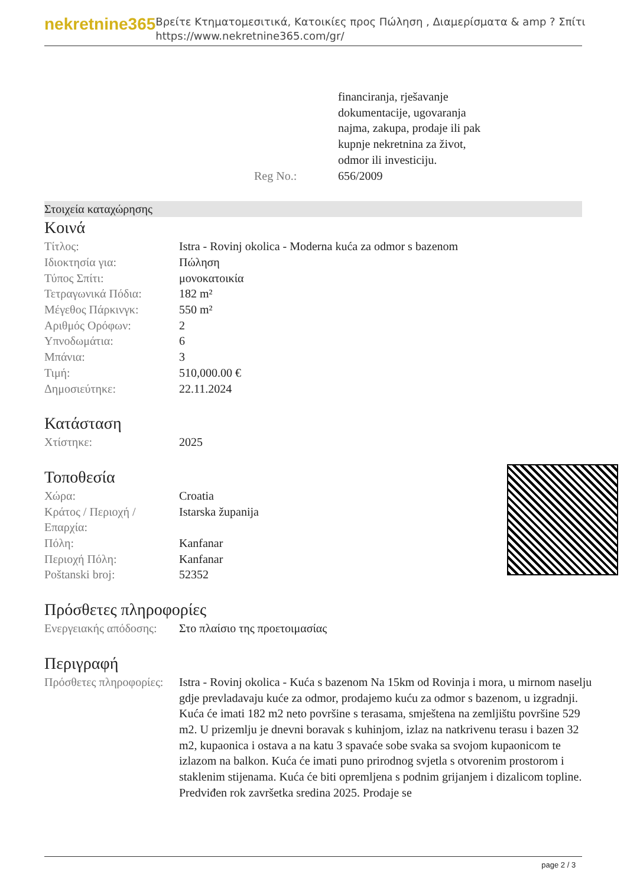nekretnine365
Βρείτε Κτηματομεσιτικά, Κατοικίες προς Πώληση , Διαμερίσματα & amp ? Σπίτι
https://www.nekretnine365.com/gr/
| | financiranja, rješavanje dokumentacije, ugovaranja najma, zakupa, prodaje ili pak kupnje nekretnina za život, odmor ili investiciju. |
| Reg No.: | 656/2009 |
Στοιχεία καταχώρησης
Κοινά
| Τίτλος: | Istra - Rovinj okolica - Moderna kuća za odmor s bazenom |
| Ιδιοκτησία για: | Πώληση |
| Τύπος Σπίτι: | μονοκατοικία |
| Τετραγωνικά Πόδια: | 182 m² |
| Μέγεθος Πάρκινγκ: | 550 m² |
| Αριθμός Ορόφων: | 2 |
| Υπνοδωμάτια: | 6 |
| Μπάνια: | 3 |
| Τιμή: | 510,000.00 € |
| Δημοσιεύτηκε: | 22.11.2024 |
Κατάσταση
| Χτίστηκε: | 2025 |
Τοποθεσία
| Χώρα: | Croatia |
| Κράτος / Περιοχή / Επαρχία: | Istarska županija |
| Πόλη: | Kanfanar |
| Περιοχή Πόλη: | Kanfanar |
| Poštanski broj: | 52352 |
Πρόσθετες πληροφορίες
| Ενεργειακής απόδοσης: | Στο πλαίσιο της προετοιμασίας |
Περιγραφή
| Πρόσθετες πληροφορίες: | Istra - Rovinj okolica - Kuća s bazenom Na 15km od Rovinja i mora, u mirnom naselju gdje prevladavaju kuće za odmor, prodajemo kuću za odmor s bazenom, u izgradnji. Kuća će imati 182 m2 neto površine s terasama, smještena na zemljištu površine 529 m2. U prizemlju je dnevni boravak s kuhinjom, izlaz na natkrivenu terasu i bazen 32 m2, kupaonica i ostava a na katu 3 spavaće sobe svaka sa svojom kupaonicom te izlazom na balkon. Kuća će imati puno prirodnog svjetla s otvorenim prostorom i staklenim stijenama. Kuća će biti opremljena s podnim grijanjem i dizalicom topline. Predviđen rok završetka sredina 2025. Prodaje se |
page 2 / 3